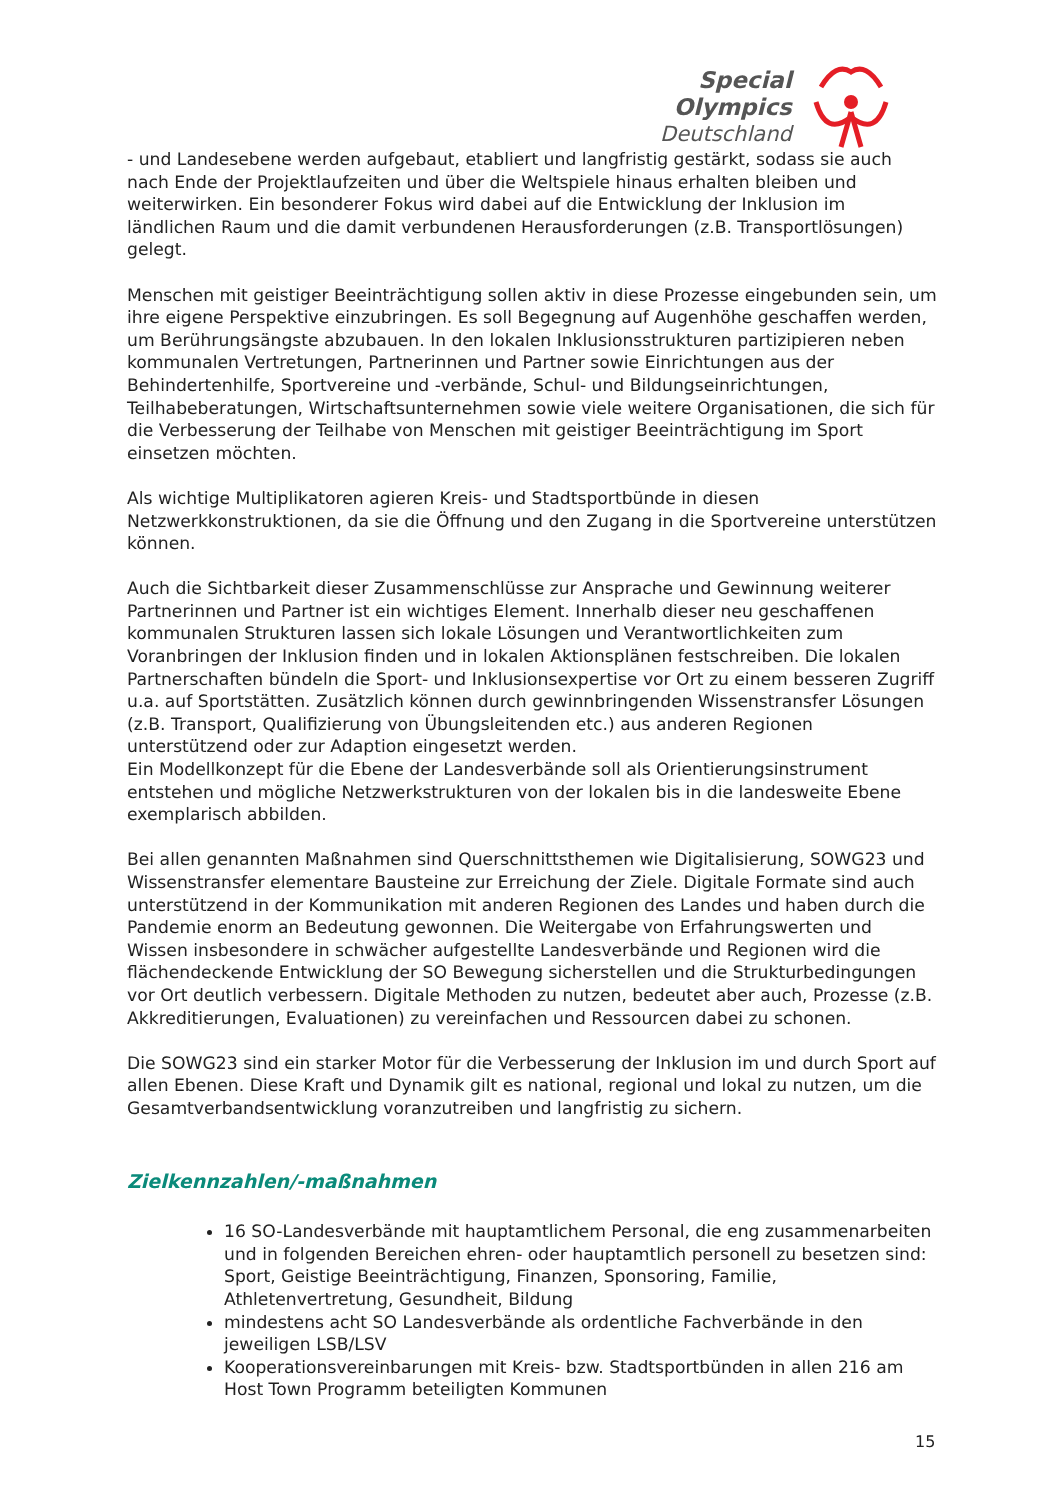Special
Olympics
Deutschland
- und Landesebene werden aufgebaut, etabliert und langfristig gestärkt, sodass sie auch nach Ende der Projektlaufzeiten und über die Weltspiele hinaus erhalten bleiben und weiterwirken. Ein besonderer Fokus wird dabei auf die Entwicklung der Inklusion im ländlichen Raum und die damit verbundenen Herausforderungen (z.B. Transportlösungen) gelegt.
Menschen mit geistiger Beeinträchtigung sollen aktiv in diese Prozesse eingebunden sein, um ihre eigene Perspektive einzubringen. Es soll Begegnung auf Augenhöhe geschaffen werden, um Berührungsängste abzubauen. In den lokalen Inklusionsstrukturen partizipieren neben kommunalen Vertretungen, Partnerinnen und Partner sowie Einrichtungen aus der Behindertenhilfe, Sportvereine und -verbände, Schul- und Bildungseinrichtungen, Teilhabeberatungen, Wirtschaftsunternehmen sowie viele weitere Organisationen, die sich für die Verbesserung der Teilhabe von Menschen mit geistiger Beeinträchtigung im Sport einsetzen möchten.
Als wichtige Multiplikatoren agieren Kreis- und Stadtsportbünde in diesen Netzwerkkonstruktionen, da sie die Öffnung und den Zugang in die Sportvereine unterstützen können.
Auch die Sichtbarkeit dieser Zusammenschlüsse zur Ansprache und Gewinnung weiterer Partnerinnen und Partner ist ein wichtiges Element. Innerhalb dieser neu geschaffenen kommunalen Strukturen lassen sich lokale Lösungen und Verantwortlichkeiten zum Voranbringen der Inklusion finden und in lokalen Aktionsplänen festschreiben. Die lokalen Partnerschaften bündeln die Sport- und Inklusionsexpertise vor Ort zu einem besseren Zugriff u.a. auf Sportstätten. Zusätzlich können durch gewinnbringenden Wissenstransfer Lösungen (z.B. Transport, Qualifizierung von Übungsleitenden etc.) aus anderen Regionen unterstützend oder zur Adaption eingesetzt werden.
Ein Modellkonzept für die Ebene der Landesverbände soll als Orientierungsinstrument entstehen und mögliche Netzwerkstrukturen von der lokalen bis in die landesweite Ebene exemplarisch abbilden.
Bei allen genannten Maßnahmen sind Querschnittsthemen wie Digitalisierung, SOWG23 und Wissenstransfer elementare Bausteine zur Erreichung der Ziele. Digitale Formate sind auch unterstützend in der Kommunikation mit anderen Regionen des Landes und haben durch die Pandemie enorm an Bedeutung gewonnen. Die Weitergabe von Erfahrungswerten und Wissen insbesondere in schwächer aufgestellte Landesverbände und Regionen wird die flächendeckende Entwicklung der SO Bewegung sicherstellen und die Strukturbedingungen vor Ort deutlich verbessern. Digitale Methoden zu nutzen, bedeutet aber auch, Prozesse (z.B. Akkreditierungen, Evaluationen) zu vereinfachen und Ressourcen dabei zu schonen.
Die SOWG23 sind ein starker Motor für die Verbesserung der Inklusion im und durch Sport auf allen Ebenen. Diese Kraft und Dynamik gilt es national, regional und lokal zu nutzen, um die Gesamtverbandsentwicklung voranzutreiben und langfristig zu sichern.
Zielkennzahlen/-maßnahmen
16 SO-Landesverbände mit hauptamtlichem Personal, die eng zusammenarbeiten und in folgenden Bereichen ehren- oder hauptamtlich personell zu besetzen sind: Sport, Geistige Beeinträchtigung, Finanzen, Sponsoring, Familie, Athletenvertretung, Gesundheit, Bildung
mindestens acht SO Landesverbände als ordentliche Fachverbände in den jeweiligen LSB/LSV
Kooperationsvereinbarungen mit Kreis- bzw. Stadtsportbünden in allen 216 am Host Town Programm beteiligten Kommunen
15